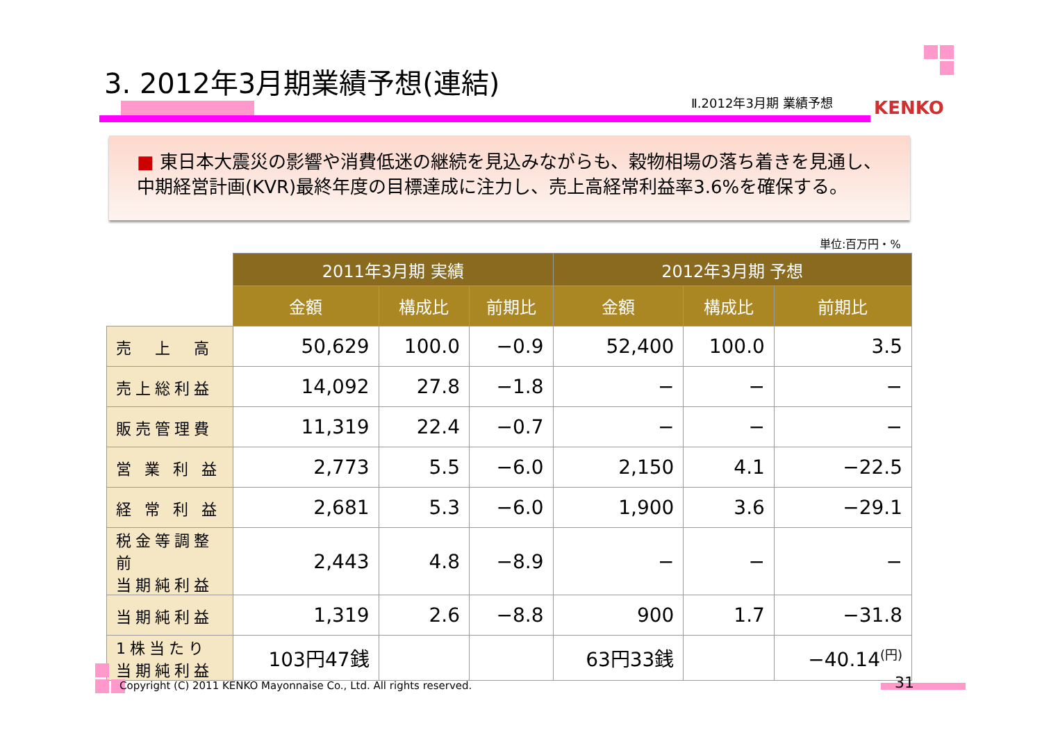3. 2012年3月期業績予想(連結)
Ⅱ.2012年3月期 業績予想 KENKO
■ 東日本大震災の影響や消費低迷の継続を見込みながらも、穀物相場の落ち着きを見通し、中期経営計画(KVR)最終年度の目標達成に注力し、売上高経常利益率3.6%を確保する。
単位:百万円・%
| | 2011年3月期 実績 | | | 2012年3月期 予想 | | |
| --- | --- | --- | --- | --- | --- | --- |
| | 金額 | 構成比 | 前期比 | 金額 | 構成比 | 前期比 |
| 売 上 高 | 50,629 | 100.0 | −0.9 | 52,400 | 100.0 | 3.5 |
| 売上総利益 | 14,092 | 27.8 | −1.8 | − | − | − |
| 販売管理費 | 11,319 | 22.4 | −0.7 | − | − | − |
| 営 業 利 益 | 2,773 | 5.5 | −6.0 | 2,150 | 4.1 | −22.5 |
| 経 常 利 益 | 2,681 | 5.3 | −6.0 | 1,900 | 3.6 | −29.1 |
| 税金等調整前 当期純利益 | 2,443 | 4.8 | −8.9 | − | − | − |
| 当期純利益 | 1,319 | 2.6 | −8.8 | 900 | 1.7 | −31.8 |
| 1株当たり 当期純利益 | 103円47銭 | | | 63円33銭 | | −40.14<sup>(円)</sup> |
Copyright (C) 2011 KENKO Mayonnaise Co., Ltd. All rights reserved.
31